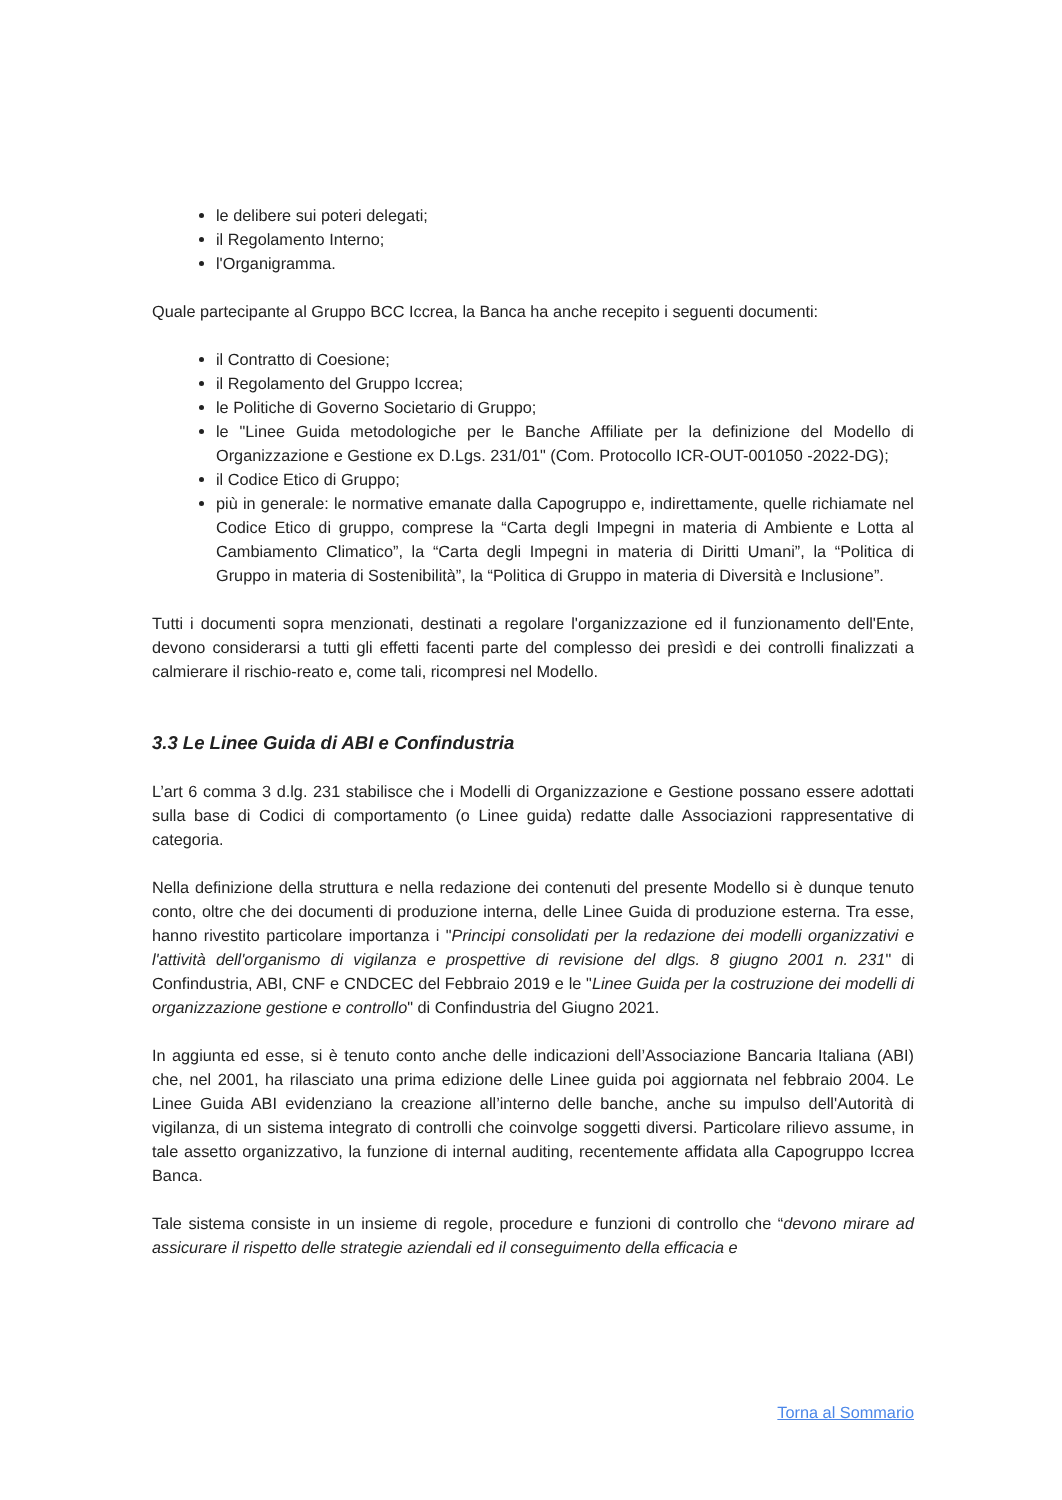le delibere sui poteri delegati;
il Regolamento Interno;
l'Organigramma.
Quale partecipante al Gruppo BCC Iccrea, la Banca ha anche recepito i seguenti documenti:
il Contratto di Coesione;
il Regolamento del Gruppo Iccrea;
le Politiche di Governo Societario di Gruppo;
le "Linee Guida metodologiche per le Banche Affiliate per la definizione del Modello di Organizzazione e Gestione ex D.Lgs. 231/01" (Com. Protocollo ICR-OUT-001050 -2022-DG);
il Codice Etico di Gruppo;
più in generale: le normative emanate dalla Capogruppo e, indirettamente, quelle richiamate nel Codice Etico di gruppo, comprese la “Carta degli Impegni in materia di Ambiente e Lotta al Cambiamento Climatico”, la “Carta degli Impegni in materia di Diritti Umani”, la “Politica di Gruppo in materia di Sostenibilità”, la “Politica di Gruppo in materia di Diversità e Inclusione”.
Tutti i documenti sopra menzionati, destinati a regolare l'organizzazione ed il funzionamento dell'Ente, devono considerarsi a tutti gli effetti facenti parte del complesso dei presìdi e dei controlli finalizzati a calmierare il rischio-reato e, come tali, ricompresi nel Modello.
3.3 Le Linee Guida di ABI e Confindustria
L’art 6 comma 3 d.lg. 231 stabilisce che i Modelli di Organizzazione e Gestione possano essere adottati sulla base di Codici di comportamento (o Linee guida) redatte dalle Associazioni rappresentative di categoria.
Nella definizione della struttura e nella redazione dei contenuti del presente Modello si è dunque tenuto conto, oltre che dei documenti di produzione interna, delle Linee Guida di produzione esterna. Tra esse, hanno rivestito particolare importanza i "Principi consolidati per la redazione dei modelli organizzativi e l'attività dell'organismo di vigilanza e prospettive di revisione del dlgs. 8 giugno 2001 n. 231" di Confindustria, ABI, CNF e CNDCEC del Febbraio 2019 e le "Linee Guida per la costruzione dei modelli di organizzazione gestione e controllo" di Confindustria del Giugno 2021.
In aggiunta ed esse, si è tenuto conto anche delle indicazioni dell’Associazione Bancaria Italiana (ABI) che, nel 2001, ha rilasciato una prima edizione delle Linee guida poi aggiornata nel febbraio 2004. Le Linee Guida ABI evidenziano la creazione all’interno delle banche, anche su impulso dell'Autorità di vigilanza, di un sistema integrato di controlli che coinvolge soggetti diversi. Particolare rilievo assume, in tale assetto organizzativo, la funzione di internal auditing, recentemente affidata alla Capogruppo Iccrea Banca.
Tale sistema consiste in un insieme di regole, procedure e funzioni di controllo che “devono mirare ad assicurare il rispetto delle strategie aziendali ed il conseguimento della efficacia e
Torna al Sommario